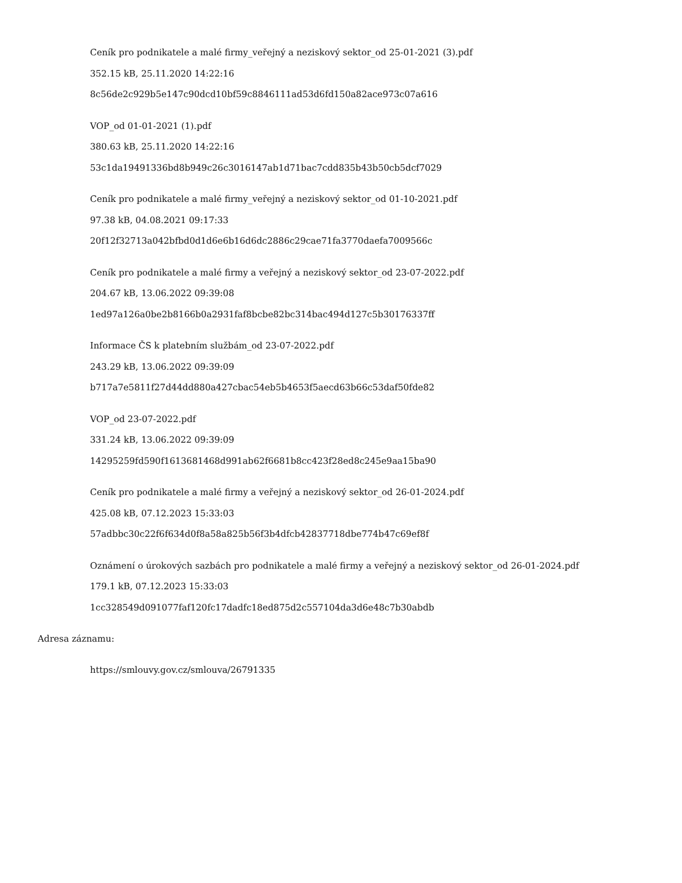Ceník pro podnikatele a malé firmy_veřejný a neziskový sektor_od 25-01-2021 (3).pdf
352.15 kB, 25.11.2020 14:22:16
8c56de2c929b5e147c90dcd10bf59c8846111ad53d6fd150a82ace973c07a616
VOP_od 01-01-2021 (1).pdf
380.63 kB, 25.11.2020 14:22:16
53c1da19491336bd8b949c26c3016147ab1d71bac7cdd835b43b50cb5dcf7029
Ceník pro podnikatele a malé firmy_veřejný a neziskový sektor_od 01-10-2021.pdf
97.38 kB, 04.08.2021 09:17:33
20f12f32713a042bfbd0d1d6e6b16d6dc2886c29cae71fa3770daefa7009566c
Ceník pro podnikatele a malé firmy a veřejný a neziskový sektor_od 23-07-2022.pdf
204.67 kB, 13.06.2022 09:39:08
1ed97a126a0be2b8166b0a2931faf8bcbe82bc314bac494d127c5b30176337ff
Informace ČS k platebním službám_od 23-07-2022.pdf
243.29 kB, 13.06.2022 09:39:09
b717a7e5811f27d44dd880a427cbac54eb5b4653f5aecd63b66c53daf50fde82
VOP_od 23-07-2022.pdf
331.24 kB, 13.06.2022 09:39:09
14295259fd590f1613681468d991ab62f6681b8cc423f28ed8c245e9aa15ba90
Ceník pro podnikatele a malé firmy a veřejný a neziskový sektor_od 26-01-2024.pdf
425.08 kB, 07.12.2023 15:33:03
57adbbc30c22f6f634d0f8a58a825b56f3b4dfcb42837718dbe774b47c69ef8f
Oznámení o úrokových sazbách pro podnikatele a malé firmy a veřejný a neziskový sektor_od 26-01-2024.pdf
179.1 kB, 07.12.2023 15:33:03
1cc328549d091077faf120fc17dadfc18ed875d2c557104da3d6e48c7b30abdb
Adresa záznamu:
https://smlouvy.gov.cz/smlouva/26791335